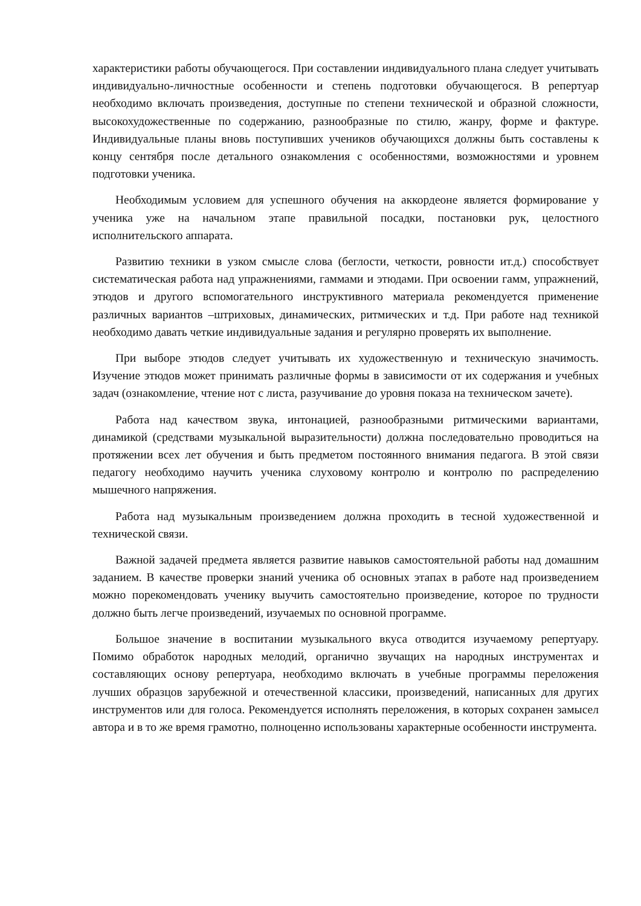характеристики работы обучающегося. При составлении индивидуального плана следует учитывать индивидуально-личностные особенности и степень подготовки обучающегося. В репертуар необходимо включать произведения, доступные по степени технической и образной сложности, высокохудожественные по содержанию, разнообразные по стилю, жанру, форме и фактуре. Индивидуальные планы вновь поступивших учеников обучающихся должны быть составлены к концу сентября после детального ознакомления с особенностями, возможностями и уровнем подготовки ученика.
Необходимым условием для успешного обучения на аккордеоне является формирование у ученика уже на начальном этапе правильной посадки, постановки рук, целостного исполнительского аппарата.
Развитию техники в узком смысле слова (беглости, четкости, ровности ит.д.) способствует систематическая работа над упражнениями, гаммами и этюдами. При освоении гамм, упражнений, этюдов и другого вспомогательного инструктивного материала рекомендуется применение различных вариантов –штриховых, динамических, ритмических и т.д. При работе над техникой необходимо давать четкие индивидуальные задания и регулярно проверять их выполнение.
При выборе этюдов следует учитывать их художественную и техническую значимость. Изучение этюдов может принимать различные формы в зависимости от их содержания и учебных задач (ознакомление, чтение нот с листа, разучивание до уровня показа на техническом зачете).
Работа над качеством звука, интонацией, разнообразными ритмическими вариантами, динамикой (средствами музыкальной выразительности) должна последовательно проводиться на протяжении всех лет обучения и быть предметом постоянного внимания педагога. В этой связи педагогу необходимо научить ученика слуховому контролю и контролю по распределению мышечного напряжения.
Работа над музыкальным произведением должна проходить в тесной художественной и технической связи.
Важной задачей предмета является развитие навыков самостоятельной работы над домашним заданием. В качестве проверки знаний ученика об основных этапах в работе над произведением можно порекомендовать ученику выучить самостоятельно произведение, которое по трудности должно быть легче произведений, изучаемых по основной программе.
Большое значение в воспитании музыкального вкуса отводится изучаемому репертуару. Помимо обработок народных мелодий, органично звучащих на народных инструментах и составляющих основу репертуара, необходимо включать в учебные программы переложения лучших образцов зарубежной и отечественной классики, произведений, написанных для других инструментов или для голоса. Рекомендуется исполнять переложения, в которых сохранен замысел автора и в то же время грамотно, полноценно использованы характерные особенности инструмента.